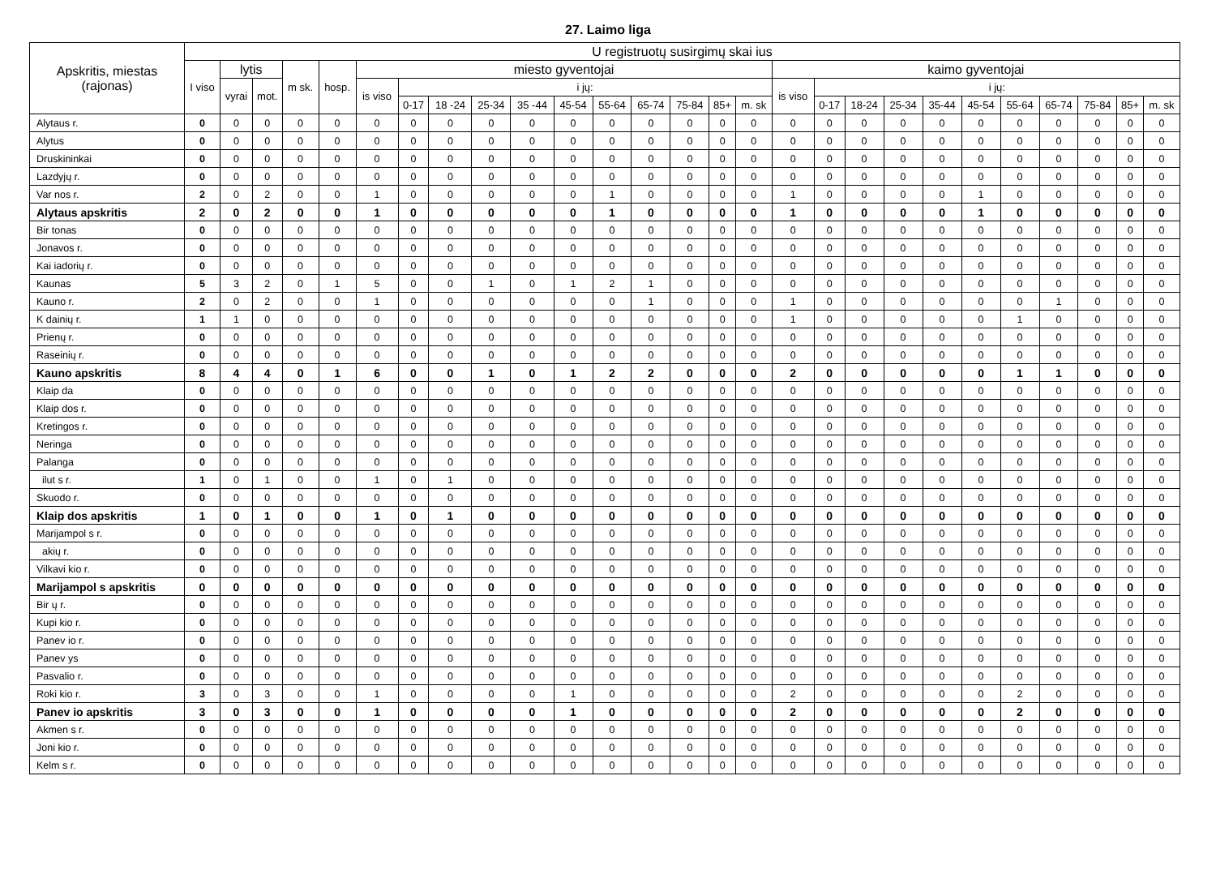27. Laimo liga
| Apskritis, miestas (rajonas) | U registruotų susirgimų skai ius | | | | | | | | | | | | | | | | | | | | | | | | | | |
| --- | --- | --- | --- | --- | --- | --- | --- | --- | --- | --- | --- | --- | --- | --- | --- | --- | --- | --- | --- | --- | --- | --- | --- | --- | --- | --- | --- |
| | I viso | lytis | | m sk. | hosp. | miesto gyventojai | | | | | | | | | | | kaimo gyventojai | | | | | | | | | | |
| | | vyrai | mot. | | | is viso | i jų: | | | | | | | | | | is viso | i jų: | | | | | | | | | |
| | | | | | | | 0-17 | 18 -24 | 25-34 | 35 -44 | 45-54 | 55-64 | 65-74 | 75-84 | 85+ | m. sk | | 0-17 | 18-24 | 25-34 | 35-44 | 45-54 | 55-64 | 65-74 | 75-84 | 85+ | m. sk |
| Alytaus r. | 0 | 0 | 0 | 0 | 0 | 0 | 0 | 0 | 0 | 0 | 0 | 0 | 0 | 0 | 0 | 0 | 0 | 0 | 0 | 0 | 0 | 0 | 0 | 0 | 0 | 0 | 0 |
| Alytus | 0 | 0 | 0 | 0 | 0 | 0 | 0 | 0 | 0 | 0 | 0 | 0 | 0 | 0 | 0 | 0 | 0 | 0 | 0 | 0 | 0 | 0 | 0 | 0 | 0 | 0 | 0 |
| Druskininkai | 0 | 0 | 0 | 0 | 0 | 0 | 0 | 0 | 0 | 0 | 0 | 0 | 0 | 0 | 0 | 0 | 0 | 0 | 0 | 0 | 0 | 0 | 0 | 0 | 0 | 0 | 0 |
| Lazdyjų r. | 0 | 0 | 0 | 0 | 0 | 0 | 0 | 0 | 0 | 0 | 0 | 0 | 0 | 0 | 0 | 0 | 0 | 0 | 0 | 0 | 0 | 0 | 0 | 0 | 0 | 0 | 0 |
| Var nos r. | 2 | 0 | 2 | 0 | 0 | 1 | 0 | 0 | 0 | 0 | 0 | 1 | 0 | 0 | 0 | 0 | 1 | 0 | 0 | 0 | 0 | 1 | 0 | 0 | 0 | 0 | 0 |
| Alytaus apskritis | 2 | 0 | 2 | 0 | 0 | 1 | 0 | 0 | 0 | 0 | 0 | 1 | 0 | 0 | 0 | 0 | 1 | 0 | 0 | 0 | 0 | 1 | 0 | 0 | 0 | 0 | 0 |
| Bir tonas | 0 | 0 | 0 | 0 | 0 | 0 | 0 | 0 | 0 | 0 | 0 | 0 | 0 | 0 | 0 | 0 | 0 | 0 | 0 | 0 | 0 | 0 | 0 | 0 | 0 | 0 | 0 |
| Jonavos r. | 0 | 0 | 0 | 0 | 0 | 0 | 0 | 0 | 0 | 0 | 0 | 0 | 0 | 0 | 0 | 0 | 0 | 0 | 0 | 0 | 0 | 0 | 0 | 0 | 0 | 0 | 0 |
| Kai iadorių r. | 0 | 0 | 0 | 0 | 0 | 0 | 0 | 0 | 0 | 0 | 0 | 0 | 0 | 0 | 0 | 0 | 0 | 0 | 0 | 0 | 0 | 0 | 0 | 0 | 0 | 0 | 0 |
| Kaunas | 5 | 3 | 2 | 0 | 1 | 5 | 0 | 0 | 1 | 0 | 1 | 2 | 1 | 0 | 0 | 0 | 0 | 0 | 0 | 0 | 0 | 0 | 0 | 0 | 0 | 0 | 0 |
| Kauno r. | 2 | 0 | 2 | 0 | 0 | 1 | 0 | 0 | 0 | 0 | 0 | 0 | 1 | 0 | 0 | 0 | 1 | 0 | 0 | 0 | 0 | 0 | 0 | 1 | 0 | 0 | 0 |
| K dainių r. | 1 | 1 | 0 | 0 | 0 | 0 | 0 | 0 | 0 | 0 | 0 | 0 | 0 | 0 | 0 | 0 | 1 | 0 | 0 | 0 | 0 | 0 | 1 | 0 | 0 | 0 | 0 |
| Prienų r. | 0 | 0 | 0 | 0 | 0 | 0 | 0 | 0 | 0 | 0 | 0 | 0 | 0 | 0 | 0 | 0 | 0 | 0 | 0 | 0 | 0 | 0 | 0 | 0 | 0 | 0 | 0 |
| Raseinių r. | 0 | 0 | 0 | 0 | 0 | 0 | 0 | 0 | 0 | 0 | 0 | 0 | 0 | 0 | 0 | 0 | 0 | 0 | 0 | 0 | 0 | 0 | 0 | 0 | 0 | 0 | 0 |
| Kauno apskritis | 8 | 4 | 4 | 0 | 1 | 6 | 0 | 0 | 1 | 0 | 1 | 2 | 2 | 0 | 0 | 0 | 2 | 0 | 0 | 0 | 0 | 0 | 1 | 1 | 0 | 0 | 0 |
| Klaip da | 0 | 0 | 0 | 0 | 0 | 0 | 0 | 0 | 0 | 0 | 0 | 0 | 0 | 0 | 0 | 0 | 0 | 0 | 0 | 0 | 0 | 0 | 0 | 0 | 0 | 0 | 0 |
| Klaip dos r. | 0 | 0 | 0 | 0 | 0 | 0 | 0 | 0 | 0 | 0 | 0 | 0 | 0 | 0 | 0 | 0 | 0 | 0 | 0 | 0 | 0 | 0 | 0 | 0 | 0 | 0 | 0 |
| Kretingos r. | 0 | 0 | 0 | 0 | 0 | 0 | 0 | 0 | 0 | 0 | 0 | 0 | 0 | 0 | 0 | 0 | 0 | 0 | 0 | 0 | 0 | 0 | 0 | 0 | 0 | 0 | 0 |
| Neringa | 0 | 0 | 0 | 0 | 0 | 0 | 0 | 0 | 0 | 0 | 0 | 0 | 0 | 0 | 0 | 0 | 0 | 0 | 0 | 0 | 0 | 0 | 0 | 0 | 0 | 0 | 0 |
| Palanga | 0 | 0 | 0 | 0 | 0 | 0 | 0 | 0 | 0 | 0 | 0 | 0 | 0 | 0 | 0 | 0 | 0 | 0 | 0 | 0 | 0 | 0 | 0 | 0 | 0 | 0 | 0 |
| ilut s r. | 1 | 0 | 1 | 0 | 0 | 1 | 0 | 1 | 0 | 0 | 0 | 0 | 0 | 0 | 0 | 0 | 0 | 0 | 0 | 0 | 0 | 0 | 0 | 0 | 0 | 0 | 0 |
| Skuodo r. | 0 | 0 | 0 | 0 | 0 | 0 | 0 | 0 | 0 | 0 | 0 | 0 | 0 | 0 | 0 | 0 | 0 | 0 | 0 | 0 | 0 | 0 | 0 | 0 | 0 | 0 | 0 |
| Klaip dos apskritis | 1 | 0 | 1 | 0 | 0 | 1 | 0 | 1 | 0 | 0 | 0 | 0 | 0 | 0 | 0 | 0 | 0 | 0 | 0 | 0 | 0 | 0 | 0 | 0 | 0 | 0 | 0 |
| Marijampol s r. | 0 | 0 | 0 | 0 | 0 | 0 | 0 | 0 | 0 | 0 | 0 | 0 | 0 | 0 | 0 | 0 | 0 | 0 | 0 | 0 | 0 | 0 | 0 | 0 | 0 | 0 | 0 |
| akių r. | 0 | 0 | 0 | 0 | 0 | 0 | 0 | 0 | 0 | 0 | 0 | 0 | 0 | 0 | 0 | 0 | 0 | 0 | 0 | 0 | 0 | 0 | 0 | 0 | 0 | 0 | 0 |
| Vilkavi kio r. | 0 | 0 | 0 | 0 | 0 | 0 | 0 | 0 | 0 | 0 | 0 | 0 | 0 | 0 | 0 | 0 | 0 | 0 | 0 | 0 | 0 | 0 | 0 | 0 | 0 | 0 | 0 |
| Marijampol s apskritis | 0 | 0 | 0 | 0 | 0 | 0 | 0 | 0 | 0 | 0 | 0 | 0 | 0 | 0 | 0 | 0 | 0 | 0 | 0 | 0 | 0 | 0 | 0 | 0 | 0 | 0 | 0 |
| Bir ų r. | 0 | 0 | 0 | 0 | 0 | 0 | 0 | 0 | 0 | 0 | 0 | 0 | 0 | 0 | 0 | 0 | 0 | 0 | 0 | 0 | 0 | 0 | 0 | 0 | 0 | 0 | 0 |
| Kupi kio r. | 0 | 0 | 0 | 0 | 0 | 0 | 0 | 0 | 0 | 0 | 0 | 0 | 0 | 0 | 0 | 0 | 0 | 0 | 0 | 0 | 0 | 0 | 0 | 0 | 0 | 0 | 0 |
| Panev io r. | 0 | 0 | 0 | 0 | 0 | 0 | 0 | 0 | 0 | 0 | 0 | 0 | 0 | 0 | 0 | 0 | 0 | 0 | 0 | 0 | 0 | 0 | 0 | 0 | 0 | 0 | 0 |
| Panev ys | 0 | 0 | 0 | 0 | 0 | 0 | 0 | 0 | 0 | 0 | 0 | 0 | 0 | 0 | 0 | 0 | 0 | 0 | 0 | 0 | 0 | 0 | 0 | 0 | 0 | 0 | 0 |
| Pasvalio r. | 0 | 0 | 0 | 0 | 0 | 0 | 0 | 0 | 0 | 0 | 0 | 0 | 0 | 0 | 0 | 0 | 0 | 0 | 0 | 0 | 0 | 0 | 0 | 0 | 0 | 0 | 0 |
| Roki kio r. | 3 | 0 | 3 | 0 | 0 | 1 | 0 | 0 | 0 | 0 | 1 | 0 | 0 | 0 | 0 | 0 | 2 | 0 | 0 | 0 | 0 | 0 | 2 | 0 | 0 | 0 | 0 |
| Panev io apskritis | 3 | 0 | 3 | 0 | 0 | 1 | 0 | 0 | 0 | 0 | 1 | 0 | 0 | 0 | 0 | 0 | 2 | 0 | 0 | 0 | 0 | 0 | 2 | 0 | 0 | 0 | 0 |
| Akmen s r. | 0 | 0 | 0 | 0 | 0 | 0 | 0 | 0 | 0 | 0 | 0 | 0 | 0 | 0 | 0 | 0 | 0 | 0 | 0 | 0 | 0 | 0 | 0 | 0 | 0 | 0 | 0 |
| Joni kio r. | 0 | 0 | 0 | 0 | 0 | 0 | 0 | 0 | 0 | 0 | 0 | 0 | 0 | 0 | 0 | 0 | 0 | 0 | 0 | 0 | 0 | 0 | 0 | 0 | 0 | 0 | 0 |
| Kelm s r. | 0 | 0 | 0 | 0 | 0 | 0 | 0 | 0 | 0 | 0 | 0 | 0 | 0 | 0 | 0 | 0 | 0 | 0 | 0 | 0 | 0 | 0 | 0 | 0 | 0 | 0 | 0 |